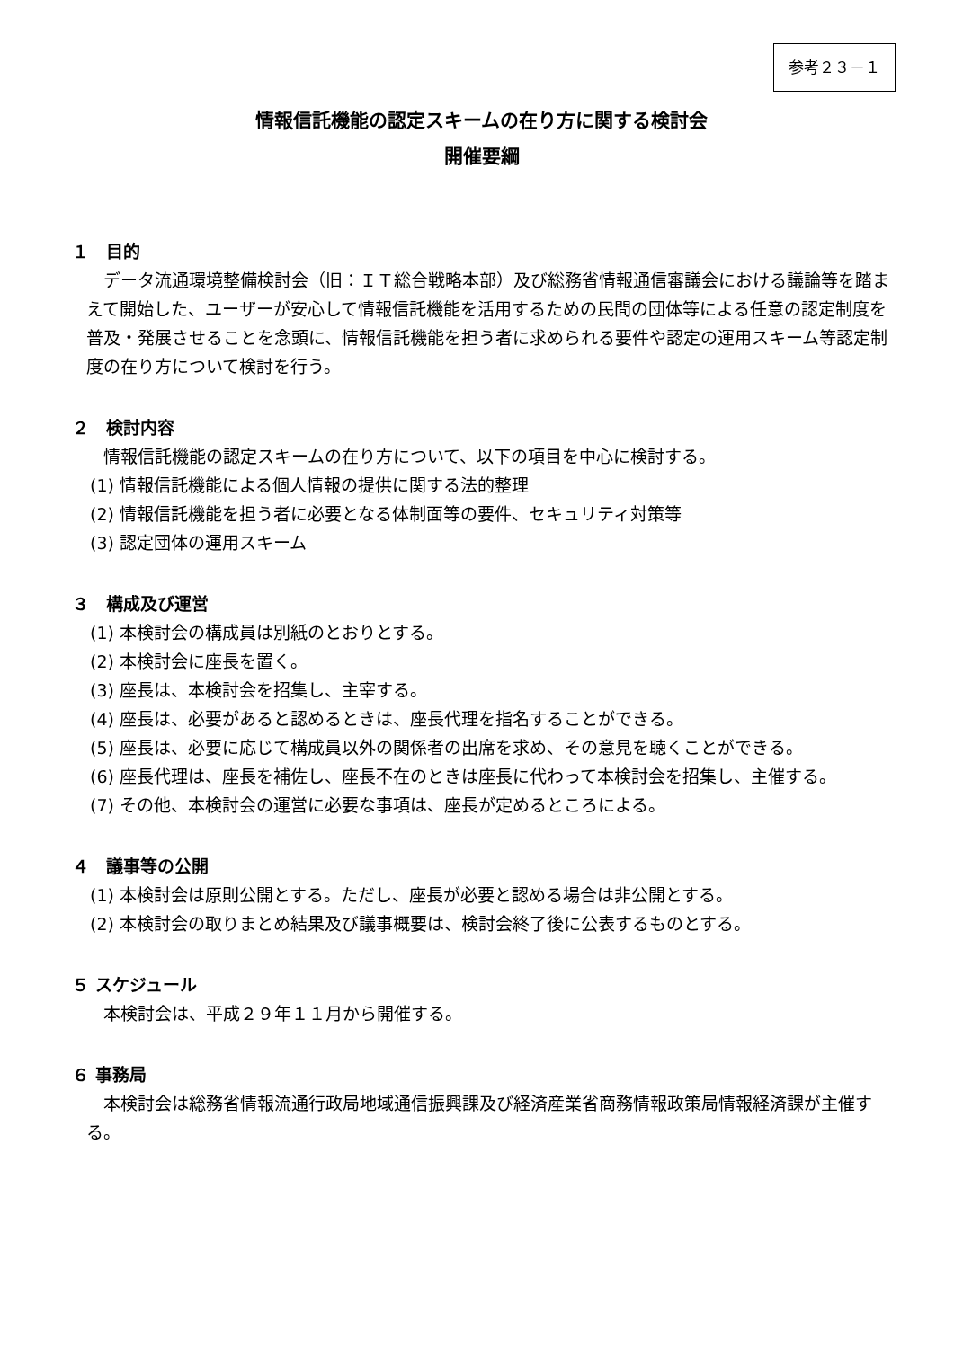参考２３－１
情報信託機能の認定スキームの在り方に関する検討会
開催要綱
１　目的
データ流通環境整備検討会（旧：ＩＴ総合戦略本部）及び総務省情報通信審議会における議論等を踏まえて開始した、ユーザーが安心して情報信託機能を活用するための民間の団体等による任意の認定制度を普及・発展させることを念頭に、情報信託機能を担う者に求められる要件や認定の運用スキーム等認定制度の在り方について検討を行う。
２　検討内容
情報信託機能の認定スキームの在り方について、以下の項目を中心に検討する。
(1) 情報信託機能による個人情報の提供に関する法的整理
(2) 情報信託機能を担う者に必要となる体制面等の要件、セキュリティ対策等
(3) 認定団体の運用スキーム
３　構成及び運営
(1) 本検討会の構成員は別紙のとおりとする。
(2) 本検討会に座長を置く。
(3) 座長は、本検討会を招集し、主宰する。
(4) 座長は、必要があると認めるときは、座長代理を指名することができる。
(5) 座長は、必要に応じて構成員以外の関係者の出席を求め、その意見を聴くことができる。
(6) 座長代理は、座長を補佐し、座長不在のときは座長に代わって本検討会を招集し、主催する。
(7) その他、本検討会の運営に必要な事項は、座長が定めるところによる。
４　議事等の公開
(1) 本検討会は原則公開とする。ただし、座長が必要と認める場合は非公開とする。
(2) 本検討会の取りまとめ結果及び議事概要は、検討会終了後に公表するものとする。
５ スケジュール
本検討会は、平成２９年１１月から開催する。
６ 事務局
本検討会は総務省情報流通行政局地域通信振興課及び経済産業省商務情報政策局情報経済課が主催する。